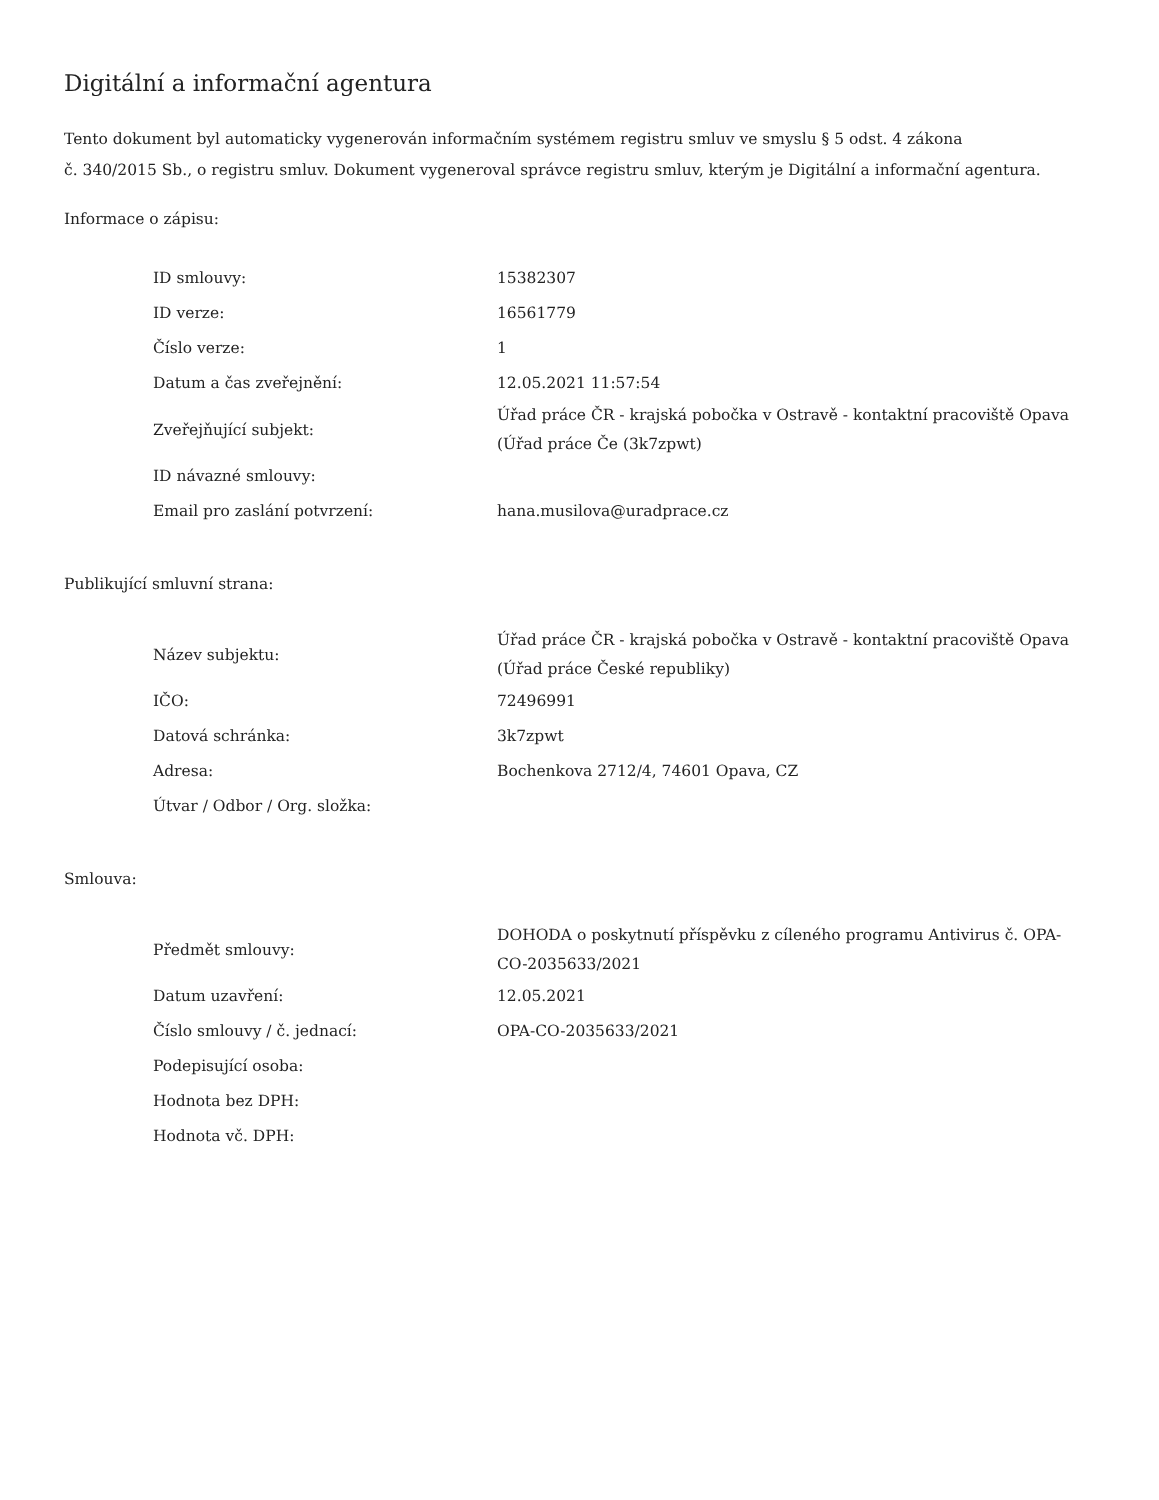Digitální a informační agentura
Tento dokument byl automaticky vygenerován informačním systémem registru smluv ve smyslu § 5 odst. 4 zákona
č. 340/2015 Sb., o registru smluv. Dokument vygeneroval správce registru smluv, kterým je Digitální a informační agentura.
Informace o zápisu:
| ID smlouvy: | 15382307 |
| ID verze: | 16561779 |
| Číslo verze: | 1 |
| Datum a čas zveřejnění: | 12.05.2021 11:57:54 |
| Zveřejňující subjekt: | Úřad práce ČR - krajská pobočka v Ostravě - kontaktní pracoviště Opava (Úřad práce Če (3k7zpwt) |
| ID návazné smlouvy: | |
| Email pro zaslání potvrzení: | hana.musilova@uradprace.cz |
Publikující smluvní strana:
| Název subjektu: | Úřad práce ČR - krajská pobočka v Ostravě - kontaktní pracoviště Opava (Úřad práce České republiky) |
| IČO: | 72496991 |
| Datová schránka: | 3k7zpwt |
| Adresa: | Bochenkova 2712/4, 74601 Opava, CZ |
| Útvar / Odbor / Org. složka: | |
Smlouva:
| Předmět smlouvy: | DOHODA o poskytnutí příspěvku z cíleného programu Antivirus č. OPA- CO-2035633/2021 |
| Datum uzavření: | 12.05.2021 |
| Číslo smlouvy / č. jednací: | OPA-CO-2035633/2021 |
| Podepisující osoba: | |
| Hodnota bez DPH: | |
| Hodnota vč. DPH: | |